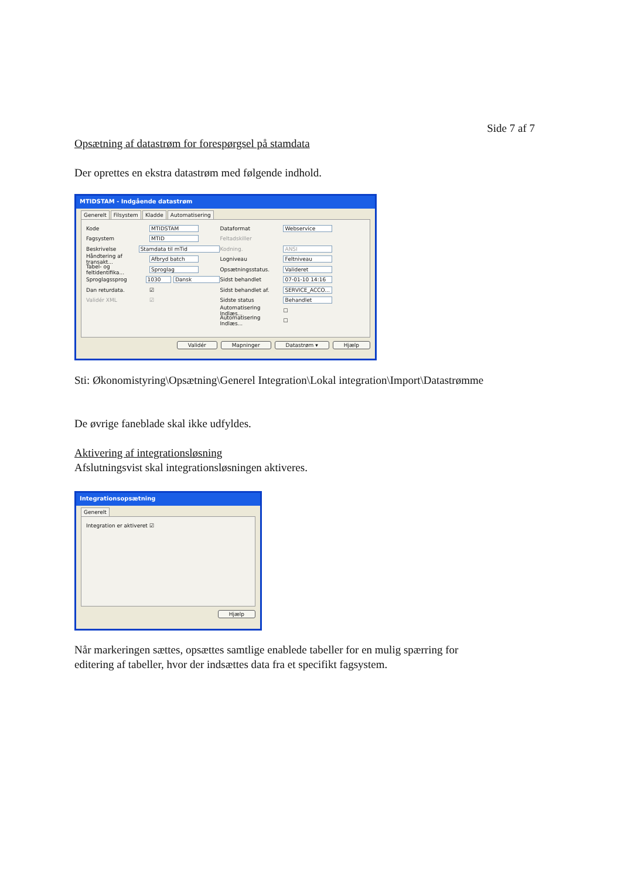Side 7 af 7
Opsætning af datastrøm for forespørgsel på stamdata
Der oprettes en ekstra datastrøm med følgende indhold.
MTIDSTAM - Indgående datastrøm
Generelt Filsystem Kladde Automatisering
Kode MTIDSTAM
Fagsystem MTID
Beskrivelse Stamdata til mTid
Håndtering af transakt... Afbryd batch
Tabel- og feltidentifika... Sproglag
Sproglagssprog 1030 Dansk
Dan returdata. ☑
Validér XML ☑
Dataformat Webservice
Feltadskiller
Kodning. ANSI
Logniveau Feltniveau
Opsætningsstatus. Valideret
Sidst behandlet 07-01-10 14:16
Sidst behandlet af. SERVICE_ACCO...
Sidste status Behandlet
Automatisering Indlæs... ☐
Automatisering Indlæs... ☐
Validér Mapninger Datastrøm ▾ Hjælp
Sti: Økonomistyring\Opsætning\Generel Integration\Lokal integration\Import\Datastrømme
De øvrige faneblade skal ikke udfyldes.
Aktivering af integrationsløsning
Afslutningsvist skal integrationsløsningen aktiveres.
Integrationsopsætning
Generelt
Integration er aktiveret ☑
Hjælp
Når markeringen sættes, opsættes samtlige enablede tabeller for en mulig spærring for editering af tabeller, hvor der indsættes data fra et specifikt fagsystem.